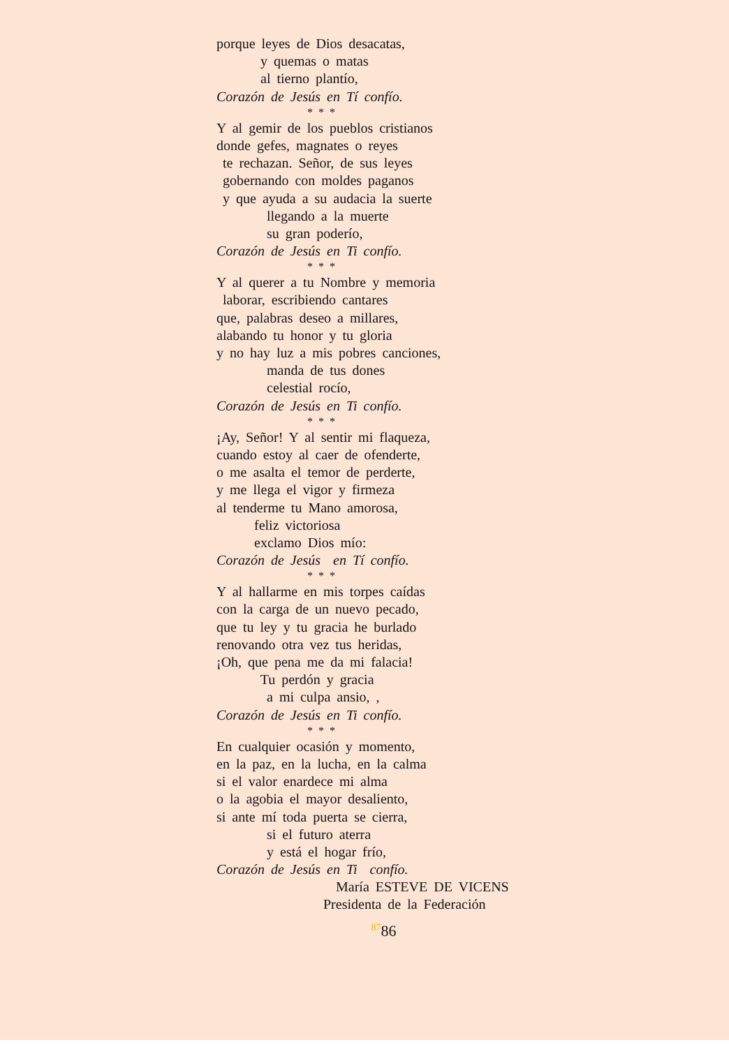porque leyes de Dios desacatas,
y quemas o matas
al tierno plantío,
Corazón de Jesús en Tí confío.
* * *
Y al gemir de los pueblos cristianos
donde gefes, magnates o reyes
te rechazan. Señor, de sus leyes
gobernando con moldes paganos
y que ayuda a su audacia la suerte
llegando a la muerte
su gran poderío,
Corazón de Jesús en Ti confío.
* * *
Y al querer a tu Nombre y memoria
laborar, escribiendo cantares
que, palabras deseo a millares,
alabando tu honor y tu gloria
y no hay luz a mis pobres canciones,
manda de tus dones
celestial rocío,
Corazón de Jesús en Ti confío.
* * *
¡Ay, Señor! Y al sentir mi flaqueza,
cuando estoy al caer de ofenderte,
o me asalta el temor de perderte,
y me llega el vigor y firmeza
al tenderme tu Mano amorosa,
feliz victoriosa
exclamo Dios mío:
Corazón de Jesús en Tí confío.
* * *
Y al hallarme en mis torpes caídas
con la carga de un nuevo pecado,
que tu ley y tu gracia he burlado
renovando otra vez tus heridas,
¡Oh, que pena me da mi falacia!
Tu perdón y gracia
a mi culpa ansio, ,
Corazón de Jesús en Ti confío.
* * *
En cualquier ocasión y momento,
en la paz, en la lucha, en la calma
si el valor enardece mi alma
o la agobia el mayor desaliento,
si ante mí toda puerta se cierra,
si el futuro aterra
y está el hogar frío,
Corazón de Jesús en Ti confío.
María ESTEVE DE VICENS
Presidenta de la Federación
<sup>87</sup> 86